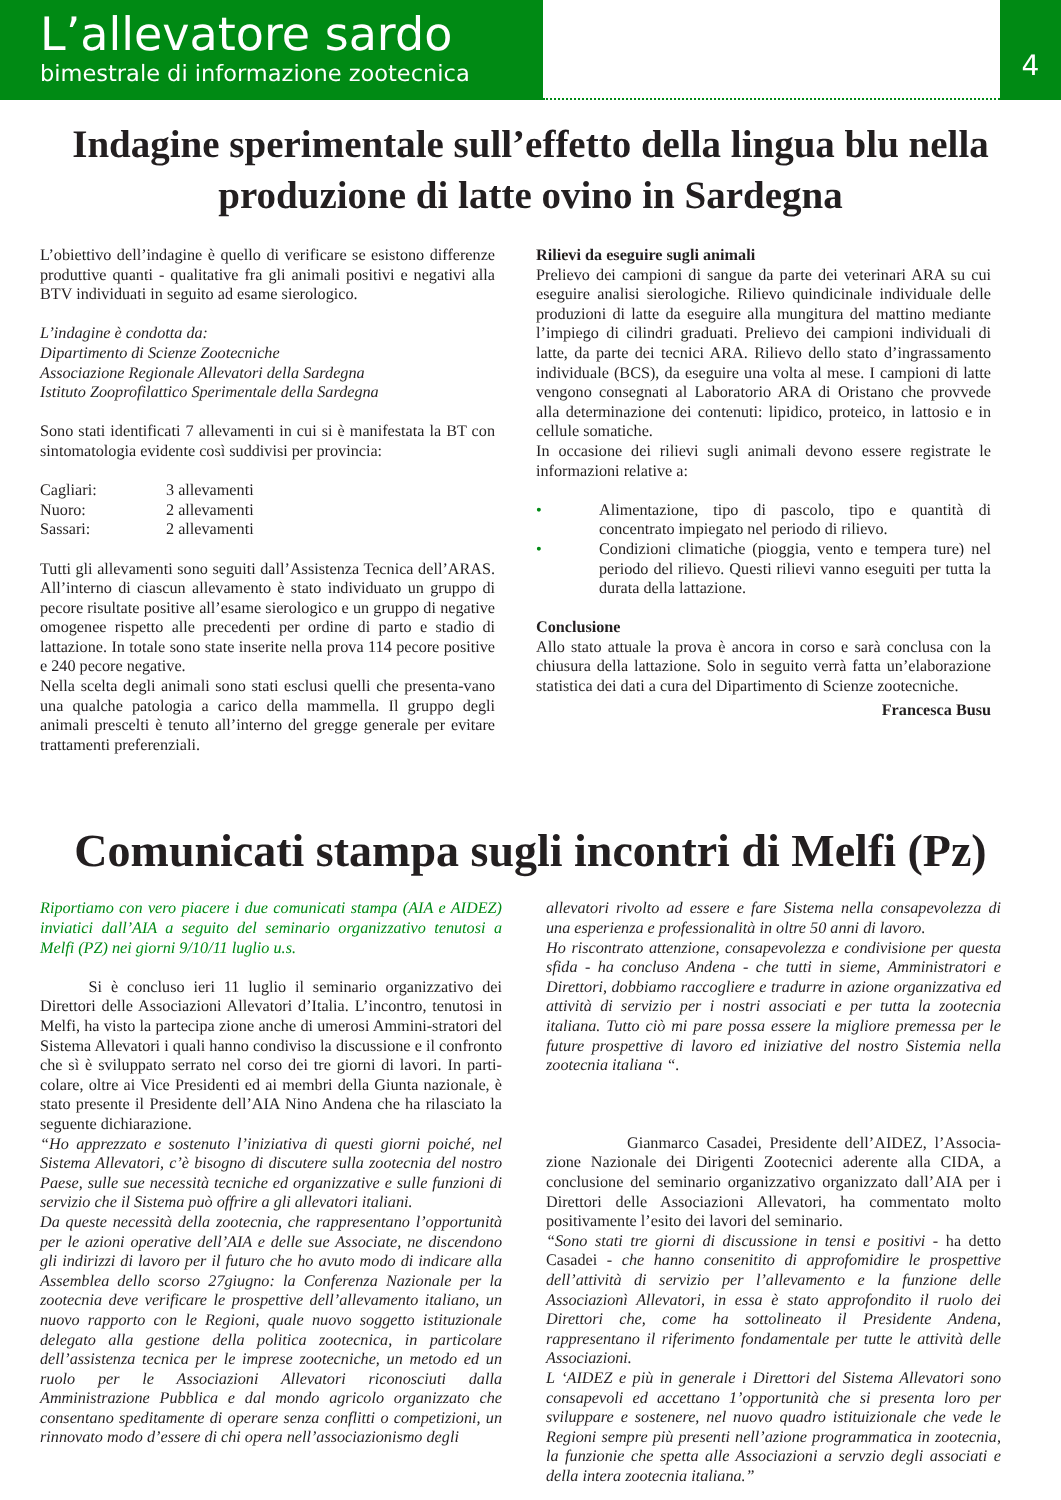L’allevatore sardo
bimestrale di informazione zootecnica
4
Indagine sperimentale sull’effetto della lingua blu nella produzione di latte ovino in Sardegna
L’obiettivo dell’indagine è quello di verificare se esistono differenze produttive quanti - qualitative fra gli animali positivi e negativi alla BTV individuati in seguito ad esame sierologico.
L’indagine è condotta da:
Dipartimento di Scienze Zootecniche
Associazione Regionale Allevatori della Sardegna
Istituto Zooprofilattico Sperimentale della Sardegna
Sono stati identificati 7 allevamenti in cui si è manifestata la BT con sintomatologia evidente così suddivisi per provincia:
| Cagliari: | 3 allevamenti |
| Nuoro: | 2 allevamenti |
| Sassari: | 2 allevamenti |
Tutti gli allevamenti sono seguiti dall’Assistenza Tecnica dell’ARAS. All’interno di ciascun allevamento è stato individuato un gruppo di pecore risultate positive all’esame sierologico e un gruppo di negative omogenee rispetto alle precedenti per ordine di parto e stadio di lattazione. In totale sono state inserite nella prova 114 pecore positive e 240 pecore negative.
Nella scelta degli animali sono stati esclusi quelli che presenta-vano una qualche patologia a carico della mammella. Il gruppo degli animali prescelti è tenuto all’interno del gregge generale per evitare trattamenti preferenziali.
Rilievi da eseguire sugli animali
Prelievo dei campioni di sangue da parte dei veterinari ARA su cui eseguire analisi sierologiche. Rilievo quindicinale individuale delle produzioni di latte da eseguire alla mungitura del mattino mediante l’impiego di cilindri graduati. Prelievo dei campioni individuali di latte, da parte dei tecnici ARA. Rilievo dello stato d’ingrassamento individuale (BCS), da eseguire una volta al mese. I campioni di latte vengono consegnati al Laboratorio ARA di Oristano che provvede alla determinazione dei contenuti: lipidico, proteico, in lattosio e in cellule somatiche.
In occasione dei rilievi sugli animali devono essere registrate le informazioni relative a:
• Alimentazione, tipo di pascolo, tipo e quantità di concentrato impiegato nel periodo di rilievo.
• Condizioni climatiche (pioggia, vento e tempera ture) nel periodo del rilievo. Questi rilievi vanno eseguiti per tutta la durata della lattazione.
Conclusione
Allo stato attuale la prova è ancora in corso e sarà conclusa con la chiusura della lattazione. Solo in seguito verrà fatta un’elaborazione statistica dei dati a cura del Dipartimento di Scienze zootecniche.
Francesca Busu
Comunicati stampa sugli incontri di Melfi (Pz)
Riportiamo con vero piacere i due comunicati stampa (AIA e AIDEZ) inviatici dall’AIA a seguito del seminario organizzativo tenutosi a Melfi (PZ) nei giorni 9/10/11 luglio u.s.
   Si è concluso ieri 11 luglio il seminario organizzativo dei Direttori delle Associazioni Allevatori d’Italia. L’incontro, tenutosi in Melfi, ha visto la partecipa zione anche di umerosi Ammini-stratori del Sistema Allevatori i quali hanno condiviso la discussione e il confronto che sì è sviluppato serrato nel corso dei tre giorni di lavori. In parti-colare, oltre ai Vice Presidenti ed ai membri della Giunta nazionale, è stato presente il Presidente dell’AIA Nino Andena che ha rilasciato la seguente dichiarazione.
“Ho apprezzato e sostenuto l’iniziativa di questi giorni poiché, nel Sistema Allevatori, c’è bisogno di discutere sulla zootecnia del nostro Paese, sulle sue necessità tecniche ed organizzative e sulle funzioni di servizio che il Sistema può offrire a gli allevatori italiani.
Da queste necessità della zootecnia, che rappresentano l’opportunità per le azioni operative dell’AIA e delle sue Associate, ne discendono gli indirizzi di lavoro per il futuro che ho avuto modo di indicare alla Assemblea dello scorso 27giugno: la Conferenza Nazionale per la zootecnia deve verificare le prospettive dell’allevamento italiano, un nuovo rapporto con le Regioni, quale nuovo soggetto istituzionale delegato alla gestione della politica zootecnica, in particolare dell’assistenza tecnica per le imprese zootecniche, un metodo ed un ruolo per le Associazioni Allevatori riconosciuti dalla Amministrazione Pubblica e dal mondo agricolo organizzato che consentano speditamente di operare senza conflitti o competizioni, un rinnovato modo d’essere di chi opera nell’associazionismo degli
allevatori rivolto ad essere e fare Sistema nella consapevolezza di una esperienza e professionalità in oltre 50 anni di lavoro.
Ho riscontrato attenzione, consapevolezza e condivisione per questa sfida - ha concluso Andena - che tutti in sieme, Amministratori e Direttori, dobbiamo raccogliere e tradurre in azione organizzativa ed attività di servizio per i nostri associati e per tutta la zootecnia italiana. Tutto ciò mi pare possa essere la migliore premessa per le future prospettive di lavoro ed iniziative del nostro Sistemia nella zootecnia italiana “.
     Gianmarco Casadei, Presidente dell’AIDEZ, l’Associa-zione Nazionale dei Dirigenti Zootecnici aderente alla CIDA, a conclusione del seminario organizzativo organizzato dall’AIA per i Direttori delle Associazioni Allevatori, ha commentato molto positivamente l’esito dei lavori del seminario.
“Sono stati tre giorni di discussione in tensi e positivi - ha detto Casadei - che hanno consenitito di approfomidire le prospettive dell’attività di servizio per l’allevamento e la funzione delle Associazionì Allevatori, in essa è stato approfondito il ruolo dei Direttori che, come ha sottolineato il Presidente Andena, rappresentano il riferimento fondamentale per tutte le attività delle Associazioni.
L ‘AIDEZ e più in generale i Direttori del Sistema Allevatori sono consapevoli ed accettano 1’opportunità che si presenta loro per sviluppare e sostenere, nel nuovo quadro istituizionale che vede le Regioni sempre più presenti nell’azione programmatica in zootecnia, la funzionie che spetta alle Associazioni a servzio degli associati e della intera zootecnia italiana.”